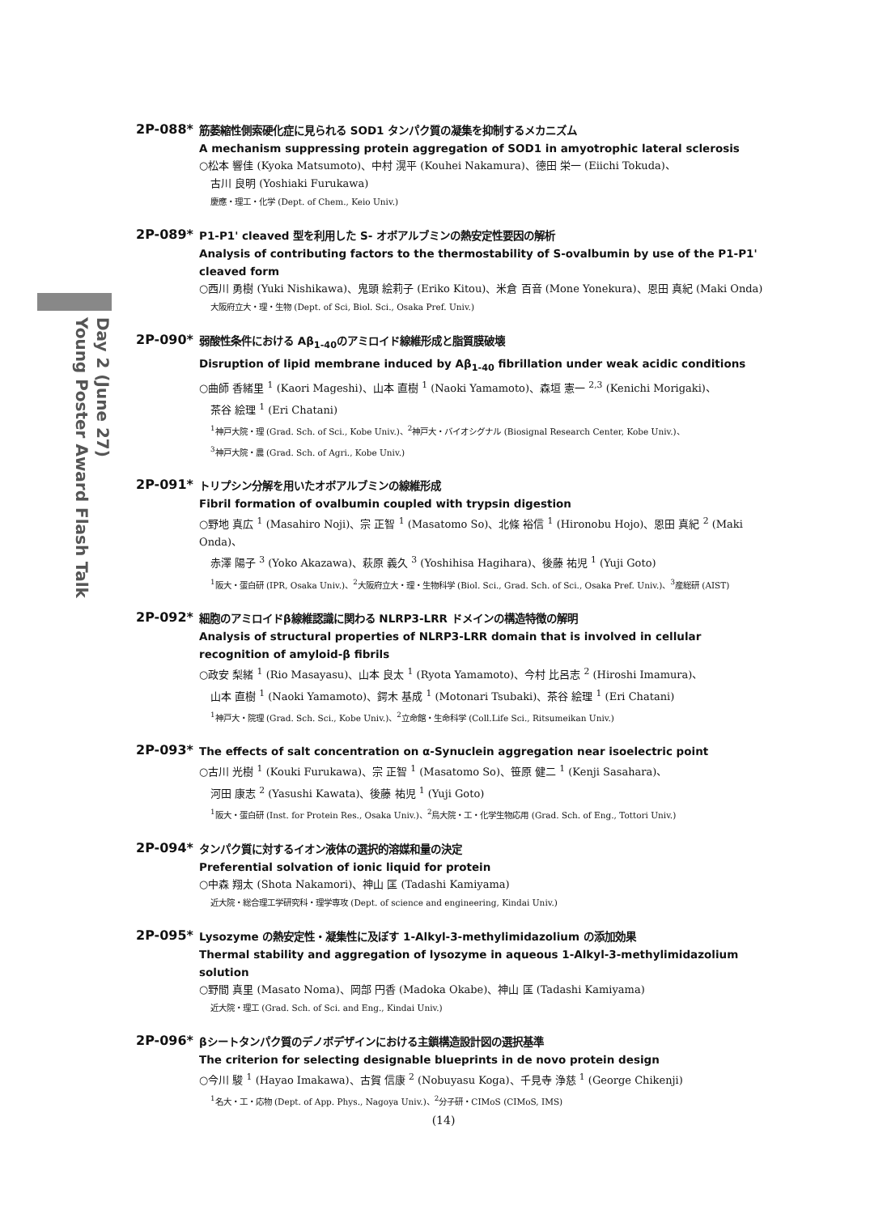Day 2 (June 27)
Young Poster Award Flash Talk
2P-088*
筋萎縮性側索硬化症に見られる SOD1 タンパク質の凝集を抑制するメカニズム
A mechanism suppressing protein aggregation of SOD1 in amyotrophic lateral sclerosis
○松本 響佳 (Kyoka Matsumoto)、中村 滉平 (Kouhei Nakamura)、德田 栄一 (Eiichi Tokuda)、
古川 良明 (Yoshiaki Furukawa)
慶應・理工・化学 (Dept. of Chem., Keio Univ.)
2P-089*
P1-P1' cleaved 型を利用した S- オボアルブミンの熱安定性要因の解析
Analysis of contributing factors to the thermostability of S-ovalbumin by use of the P1-P1' cleaved form
○西川 勇樹 (Yuki Nishikawa)、鬼頭 絵莉子 (Eriko Kitou)、米倉 百音 (Mone Yonekura)、恩田 真紀 (Maki Onda)
大阪府立大・理・生物 (Dept. of Sci, Biol. Sci., Osaka Pref. Univ.)
2P-090*
弱酸性条件における Aβ<sub>1-40</sub>のアミロイド線維形成と脂質膜破壊
Disruption of lipid membrane induced by Aβ<sub>1-40</sub> fibrillation under weak acidic conditions
○曲師 香緒里 <sup>1</sup> (Kaori Mageshi)、山本 直樹 <sup>1</sup> (Naoki Yamamoto)、森垣 憲一 <sup>2,3</sup> (Kenichi Morigaki)、
茶谷 絵理 <sup>1</sup> (Eri Chatani)
<sup>1</sup> 神戸大院・理 (Grad. Sch. of Sci., Kobe Univ.)、<sup>2</sup>神戸大・バイオシグナル (Biosignal Research Center, Kobe Univ.)、
<sup>3</sup> 神戸大院・農 (Grad. Sch. of Agri., Kobe Univ.)
2P-091*
トリプシン分解を用いたオボアルブミンの線維形成
Fibril formation of ovalbumin coupled with trypsin digestion
○野地 真広 <sup>1</sup> (Masahiro Noji)、宗 正智 <sup>1</sup> (Masatomo So)、北條 裕信 <sup>1</sup> (Hironobu Hojo)、恩田 真紀 <sup>2</sup> (Maki Onda)、
赤澤 陽子 <sup>3</sup> (Yoko Akazawa)、萩原 義久 <sup>3</sup> (Yoshihisa Hagihara)、後藤 祐児 <sup>1</sup> (Yuji Goto)
<sup>1</sup> 阪大・蛋白研 (IPR, Osaka Univ.)、<sup>2</sup>大阪府立大・理・生物科学 (Biol. Sci., Grad. Sch. of Sci., Osaka Pref. Univ.)、<sup>3</sup>産総研 (AIST)
2P-092*
細胞のアミロイドβ線維認識に関わる NLRP3-LRR ドメインの構造特徴の解明
Analysis of structural properties of NLRP3-LRR domain that is involved in cellular recognition of amyloid-β fibrils
○政安 梨緒 <sup>1</sup> (Rio Masayasu)、山本 良太 <sup>1</sup> (Ryota Yamamoto)、今村 比呂志 <sup>2</sup> (Hiroshi Imamura)、
山本 直樹 <sup>1</sup> (Naoki Yamamoto)、鍔木 基成 <sup>1</sup> (Motonari Tsubaki)、茶谷 絵理 <sup>1</sup> (Eri Chatani)
<sup>1</sup> 神戸大・院理 (Grad. Sch. Sci., Kobe Univ.)、<sup>2</sup>立命館・生命科学 (Coll.Life Sci., Ritsumeikan Univ.)
2P-093*
The effects of salt concentration on α-Synuclein aggregation near isoelectric point
○古川 光樹 <sup>1</sup> (Kouki Furukawa)、宗 正智 <sup>1</sup> (Masatomo So)、笹原 健二 <sup>1</sup> (Kenji Sasahara)、
河田 康志 <sup>2</sup> (Yasushi Kawata)、後藤 祐児 <sup>1</sup> (Yuji Goto)
<sup>1</sup> 阪大・蛋白研 (Inst. for Protein Res., Osaka Univ.)、<sup>2</sup>鳥大院・工・化学生物応用 (Grad. Sch. of Eng., Tottori Univ.)
2P-094*
タンパク質に対するイオン液体の選択的溶媒和量の決定
Preferential solvation of ionic liquid for protein
○中森 翔太 (Shota Nakamori)、神山 匡 (Tadashi Kamiyama)
近大院・総合理工学研究科・理学専攻 (Dept. of science and engineering, Kindai Univ.)
2P-095*
Lysozyme の熱安定性・凝集性に及ぼす 1-Alkyl-3-methylimidazolium の添加効果
Thermal stability and aggregation of lysozyme in aqueous 1-Alkyl-3-methylimidazolium solution
○野間 真里 (Masato Noma)、岡部 円香 (Madoka Okabe)、神山 匡 (Tadashi Kamiyama)
近大院・理工 (Grad. Sch. of Sci. and Eng., Kindai Univ.)
2P-096*
βシートタンパク質のデノボデザインにおける主鎖構造設計図の選択基準
The criterion for selecting designable blueprints in de novo protein design
○今川 駿 <sup>1</sup> (Hayao Imakawa)、古賀 信康 <sup>2</sup> (Nobuyasu Koga)、千見寺 浄慈 <sup>1</sup> (George Chikenji)
<sup>1</sup> 名大・工・応物 (Dept. of App. Phys., Nagoya Univ.)、<sup>2</sup>分子研・CIMoS (CIMoS, IMS)
(14)